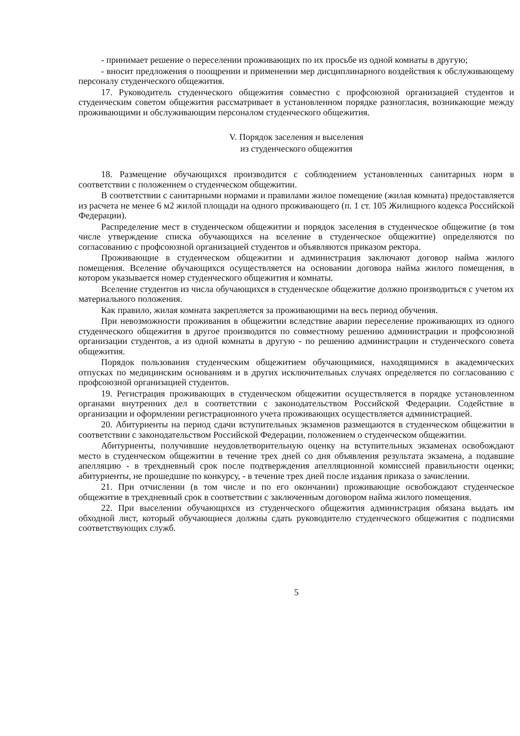- принимает решение о переселении проживающих по их просьбе из одной комнаты в другую;
- вносит предложения о поощрении и применении мер дисциплинарного воздействия к обслуживающему персоналу студенческого общежития.
17. Руководитель студенческого общежития совместно с профсоюзной организацией студентов и студенческим советом общежития рассматривает в установленном порядке разногласия, возникающие между проживающими и обслуживающим персоналом студенческого общежития.
V. Порядок заселения и выселения
из студенческого общежития
18. Размещение обучающихся производится с соблюдением установленных санитарных норм в соответствии с положением о студенческом общежитии.
В соответствии с санитарными нормами и правилами жилое помещение (жилая комната) предоставляется из расчета не менее 6 м2 жилой площади на одного проживающего (п. 1 ст. 105 Жилищного кодекса Российской Федерации).
Распределение мест в студенческом общежитии и порядок заселения в студенческое общежитие (в том числе утверждение списка обучающихся на вселение в студенческое общежитие) определяются по согласованию с профсоюзной организацией студентов и объявляются приказом ректора.
Проживающие в студенческом общежитии и администрация заключают договор найма жилого помещения. Вселение обучающихся осуществляется на основании договора найма жилого помещения, в котором указывается номер студенческого общежития и комнаты.
Вселение студентов из числа обучающихся в студенческое общежитие должно производиться с учетом их материального положения.
Как правило, жилая комната закрепляется за проживающими на весь период обучения.
При невозможности проживания в общежитии вследствие аварии переселение проживающих из одного студенческого общежития в другое производится по совместному решению администрации и профсоюзной организации студентов, а из одной комнаты в другую - по решению администрации и студенческого совета общежития.
Порядок пользования студенческим общежитием обучающимися, находящимися в академических отпусках по медицинским основаниям и в других исключительных случаях определяется по согласованию с профсоюзной организацией студентов.
19. Регистрация проживающих в студенческом общежитии осуществляется в порядке установленном органами внутренних дел в соответствии с законодательством Российской Федерации. Содействие в организации и оформлении регистрационного учета проживающих осуществляется администрацией.
20. Абитуриенты на период сдачи вступительных экзаменов размещаются в студенческом общежитии в соответствии с законодательством Российской Федерации, положением о студенческом общежитии.
Абитуриенты, получившие неудовлетворительную оценку на вступительных экзаменах освобождают место в студенческом общежитии в течение трех дней со дня объявления результата экзамена, а подавшие апелляцию - в трехдневный срок после подтверждения апелляционной комиссией правильности оценки; абитуриенты, не прошедшие по конкурсу, - в течение трех дней после издания приказа о зачислении.
21. При отчислении (в том числе и по его окончании) проживающие освобождают студенческое общежитие в трехдневный срок в соответствии с заключенным договором найма жилого помещения.
22. При выселении обучающихся из студенческого общежития администрация обязана выдать им обходной лист, который обучающиеся должны сдать руководителю студенческого общежития с подписями соответствующих служб.
5